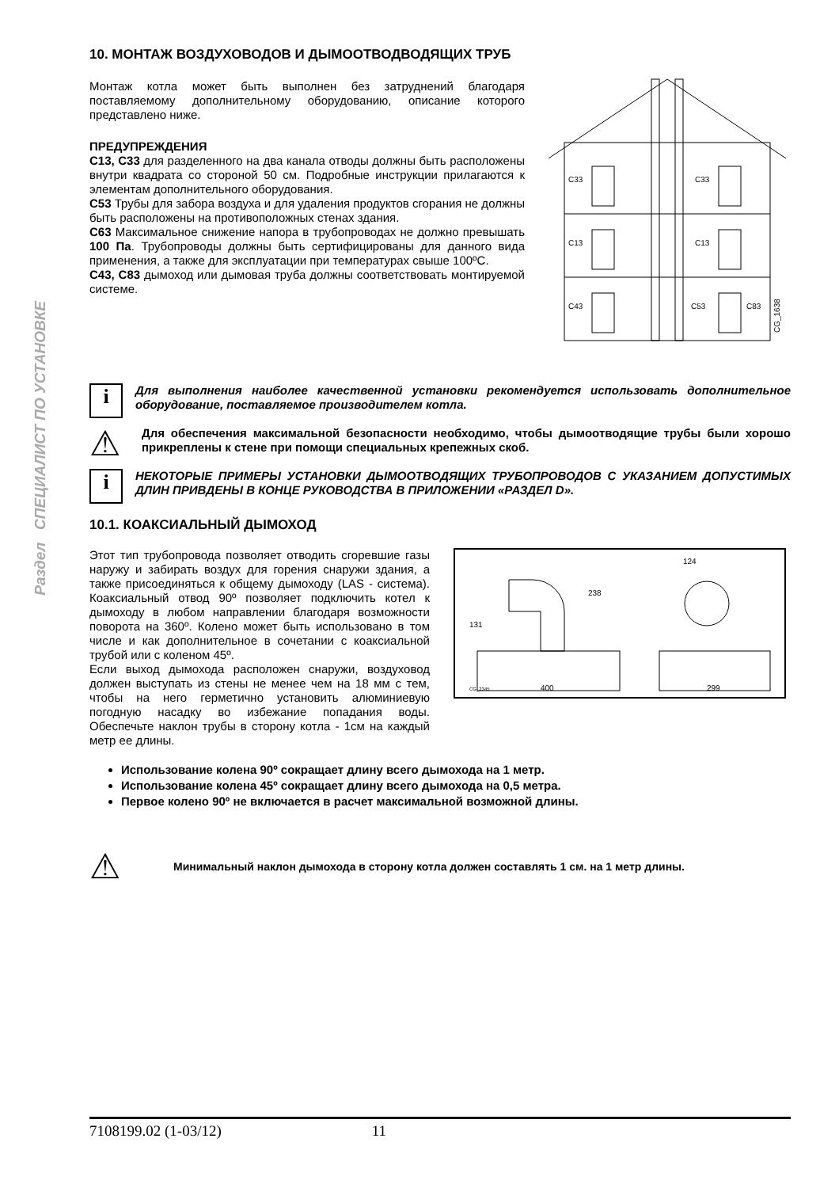Раздел СПЕЦИАЛИСТ ПО УСТАНОВКЕ
10. МОНТАЖ ВОЗДУХОВОДОВ И ДЫМООТВОДВОДЯЩИХ ТРУБ
Монтаж котла может быть выполнен без затруднений благодаря поставляемому дополнительному оборудованию, описание которого представлено ниже.
ПРЕДУПРЕЖДЕНИЯ
C13, C33 для разделенного на два канала отводы должны быть расположены внутри квадрата со стороной 50 см. Подробные инструкции прилагаются к элементам дополнительного оборудования.
C53 Трубы для забора воздуха и для удаления продуктов сгорания не должны быть расположены на противоположных стенах здания.
C63 Максимальное снижение напора в трубопроводах не должно превышать 100 Па. Трубопроводы должны быть сертифицированы для данного вида применения, а также для эксплуатации при температурах свыше 100ºC.
C43, C83 дымоход или дымовая труба должны соответствовать монтируемой системе.
C33
C33
C13
C13
C43
C53
C83
CG_1638
i
Для выполнения наиболее качественной установки рекомендуется использовать дополнительное оборудование, поставляемое производителем котла.
⚠
Для обеспечения максимальной безопасности необходимо, чтобы дымоотводящие трубы были хорошо прикреплены к стене при помощи специальных крепежных скоб.
i
НЕКОТОРЫЕ ПРИМЕРЫ УСТАНОВКИ ДЫМООТВОДЯЩИХ ТРУБОПРОВОДОВ С УКАЗАНИЕМ ДОПУСТИМЫХ ДЛИН ПРИВДЕНЫ В КОНЦЕ РУКОВОДСТВА В ПРИЛОЖЕНИИ «РАЗДЕЛ D».
10.1. КОАКСИАЛЬНЫЙ ДЫМОХОД
Этот тип трубопровода позволяет отводить сгоревшие газы наружу и забирать воздух для горения снаружи здания, а также присоединяться к общему дымоходу (LAS - система). Коаксиальный отвод 90º позволяет подключить котел к дымоходу в любом направлении благодаря возможности поворота на 360º. Колено может быть использовано в том числе и как дополнительное в сочетании с коаксиальной трубой или с коленом 45º.
Если выход дымохода расположен снаружи, воздуховод должен выступать из стены не менее чем на 18 мм с тем, чтобы на него герметично установить алюминиевую погодную насадку во избежание попадания воды. Обеспечьте наклон трубы в сторону котла - 1см на каждый метр ее длины.
238
131
400
124
299
CG_2345
Использование колена 90º сокращает длину всего дымохода на 1 метр.
Использование колена 45º сокращает длину всего дымохода на 0,5 метра.
Первое колено 90º не включается в расчет максимальной возможной длины.
⚠
Минимальный наклон дымохода в сторону котла должен составлять 1 см. на 1 метр длины.
7108199.02 (1-03/12) 11